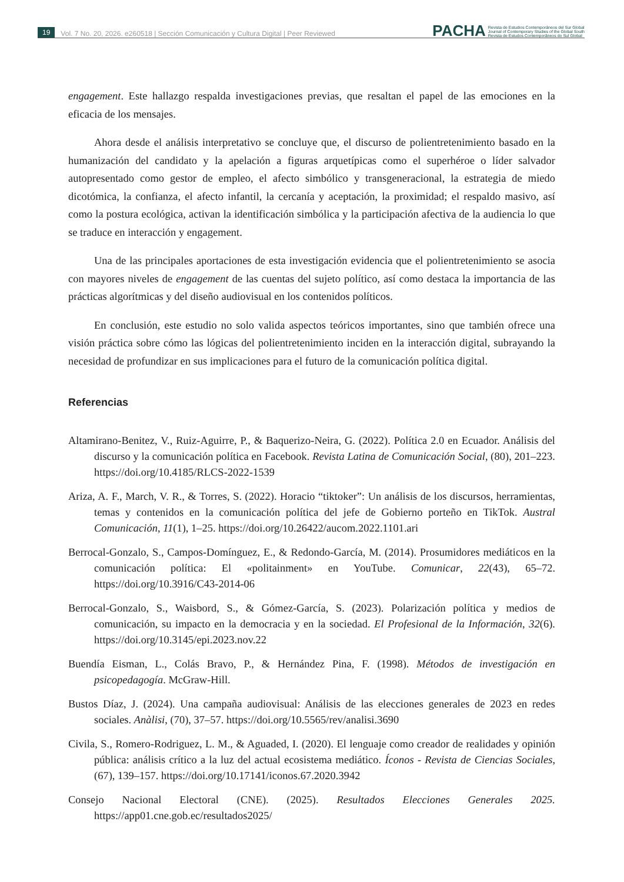19 Vol. 7 No. 20, 2026. e260518 | Sección Comunicación y Cultura Digital | Peer Reviewed
PACHA Revista de Estudios Contemporáneos del Sur Global
Journal of Contemporary Studies of the Global South
Revista de Estudos Contemporâneos do Sul Global
engagement. Este hallazgo respalda investigaciones previas, que resaltan el papel de las emociones en la eficacia de los mensajes.
Ahora desde el análisis interpretativo se concluye que, el discurso de polientretenimiento basado en la humanización del candidato y la apelación a figuras arquetípicas como el superhéroe o líder salvador autopresentado como gestor de empleo, el afecto simbólico y transgeneracional, la estrategia de miedo dicotómica, la confianza, el afecto infantil, la cercanía y aceptación, la proximidad; el respaldo masivo, así como la postura ecológica, activan la identificación simbólica y la participación afectiva de la audiencia lo que se traduce en interacción y engagement.
Una de las principales aportaciones de esta investigación evidencia que el polientretenimiento se asocia con mayores niveles de engagement de las cuentas del sujeto político, así como destaca la importancia de las prácticas algorítmicas y del diseño audiovisual en los contenidos políticos.
En conclusión, este estudio no solo valida aspectos teóricos importantes, sino que también ofrece una visión práctica sobre cómo las lógicas del polientretenimiento inciden en la interacción digital, subrayando la necesidad de profundizar en sus implicaciones para el futuro de la comunicación política digital.
Referencias
Altamirano-Benitez, V., Ruiz-Aguirre, P., & Baquerizo-Neira, G. (2022). Política 2.0 en Ecuador. Análisis del discurso y la comunicación política en Facebook. Revista Latina de Comunicación Social, (80), 201–223. https://doi.org/10.4185/RLCS-2022-1539
Ariza, A. F., March, V. R., & Torres, S. (2022). Horacio “tiktoker”: Un análisis de los discursos, herramientas, temas y contenidos en la comunicación política del jefe de Gobierno porteño en TikTok. Austral Comunicación, 11(1), 1–25. https://doi.org/10.26422/aucom.2022.1101.ari
Berrocal-Gonzalo, S., Campos-Domínguez, E., & Redondo-García, M. (2014). Prosumidores mediáticos en la comunicación política: El «politainment» en YouTube. Comunicar, 22(43), 65–72. https://doi.org/10.3916/C43-2014-06
Berrocal-Gonzalo, S., Waisbord, S., & Gómez-García, S. (2023). Polarización política y medios de comunicación, su impacto en la democracia y en la sociedad. El Profesional de la Información, 32(6). https://doi.org/10.3145/epi.2023.nov.22
Buendía Eisman, L., Colás Bravo, P., & Hernández Pina, F. (1998). Métodos de investigación en psicopedagogía. McGraw-Hill.
Bustos Díaz, J. (2024). Una campaña audiovisual: Análisis de las elecciones generales de 2023 en redes sociales. Anàlisi, (70), 37–57. https://doi.org/10.5565/rev/analisi.3690
Civila, S., Romero-Rodriguez, L. M., & Aguaded, I. (2020). El lenguaje como creador de realidades y opinión pública: análisis crítico a la luz del actual ecosistema mediático. Íconos - Revista de Ciencias Sociales, (67), 139–157. https://doi.org/10.17141/iconos.67.2020.3942
Consejo Nacional Electoral (CNE). (2025). Resultados Elecciones Generales 2025. https://app01.cne.gob.ec/resultados2025/